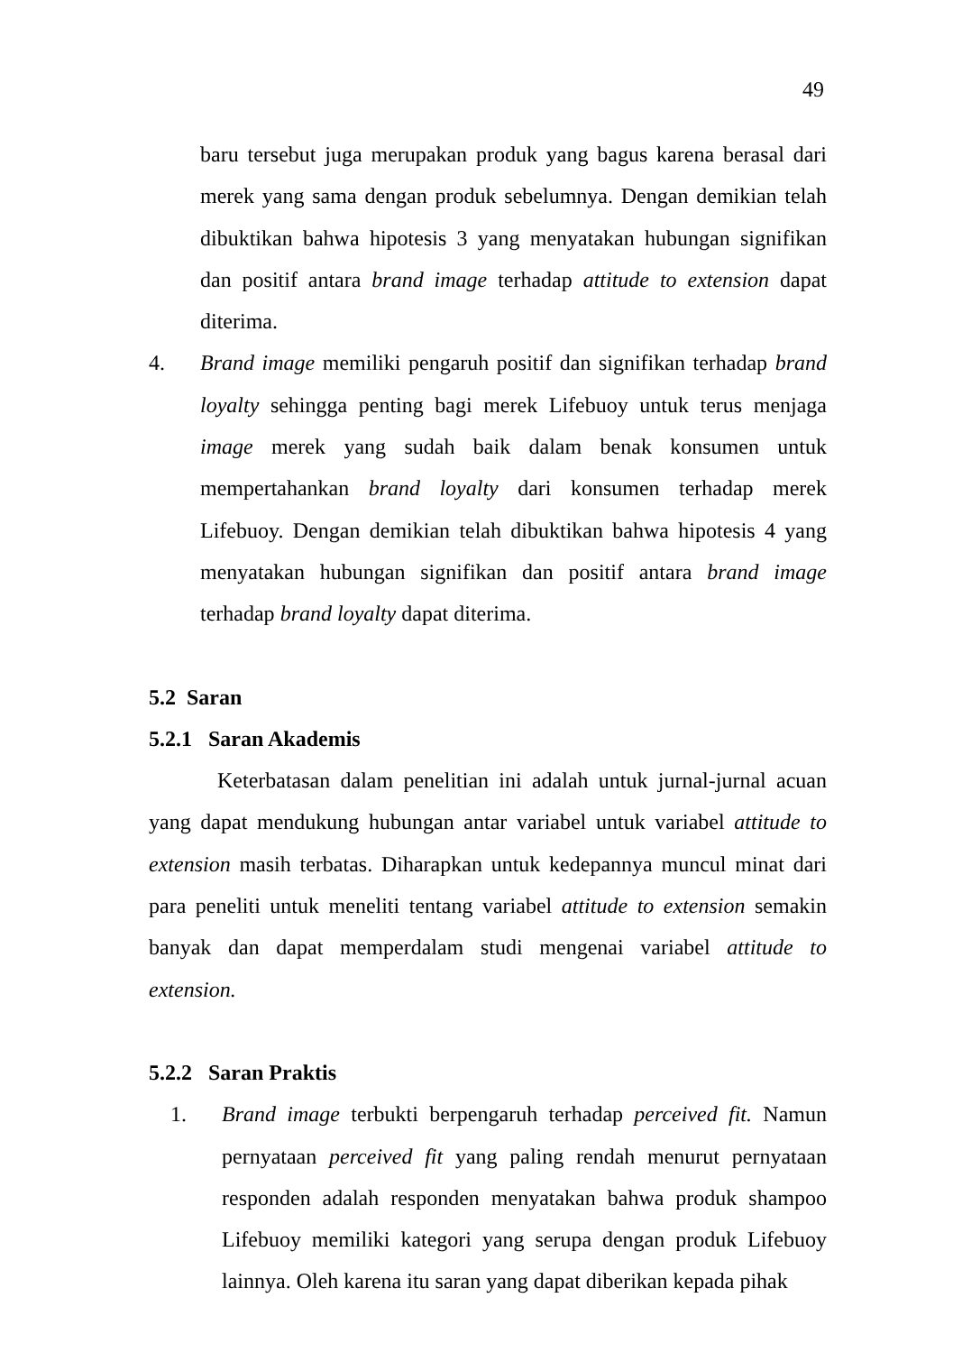49
baru tersebut juga merupakan produk yang bagus karena berasal dari merek yang sama dengan produk sebelumnya. Dengan demikian telah dibuktikan bahwa hipotesis 3 yang menyatakan hubungan signifikan dan positif antara brand image terhadap attitude to extension dapat diterima.
4. Brand image memiliki pengaruh positif dan signifikan terhadap brand loyalty sehingga penting bagi merek Lifebuoy untuk terus menjaga image merek yang sudah baik dalam benak konsumen untuk mempertahankan brand loyalty dari konsumen terhadap merek Lifebuoy. Dengan demikian telah dibuktikan bahwa hipotesis 4 yang menyatakan hubungan signifikan dan positif antara brand image terhadap brand loyalty dapat diterima.
5.2 Saran
5.2.1 Saran Akademis
Keterbatasan dalam penelitian ini adalah untuk jurnal-jurnal acuan yang dapat mendukung hubungan antar variabel untuk variabel attitude to extension masih terbatas. Diharapkan untuk kedepannya muncul minat dari para peneliti untuk meneliti tentang variabel attitude to extension semakin banyak dan dapat memperdalam studi mengenai variabel attitude to extension.
5.2.2 Saran Praktis
1. Brand image terbukti berpengaruh terhadap perceived fit. Namun pernyataan perceived fit yang paling rendah menurut pernyataan responden adalah responden menyatakan bahwa produk shampoo Lifebuoy memiliki kategori yang serupa dengan produk Lifebuoy lainnya. Oleh karena itu saran yang dapat diberikan kepada pihak